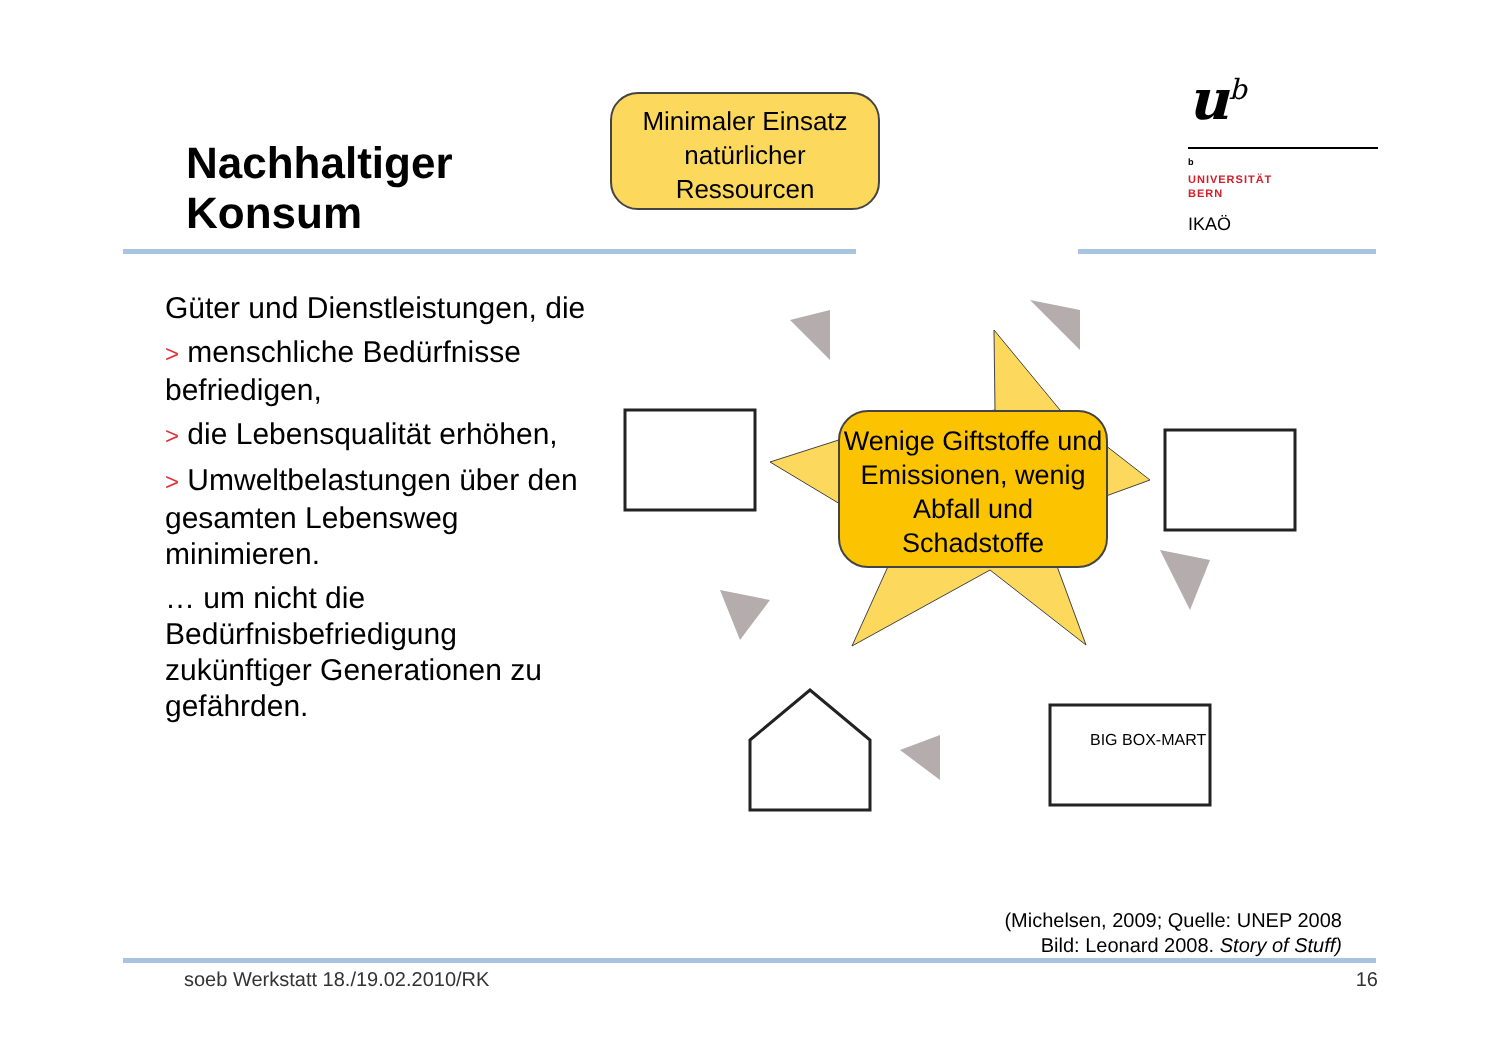Nachhaltiger
Konsum
u<sup>b</sup>
<sup>b</sup>
UNIVERSITÄT
BERN
IKAÖ
Güter und Dienstleistungen, die
> menschliche Bedürfnisse befriedigen,
> die Lebensqualität erhöhen,
> Umweltbelastungen über den gesamten Lebensweg minimieren.
… um nicht die Bedürfnisbefriedigung zukünftiger Generationen zu gefährden.
BIG BOX-MART
Minimaler Einsatz natürlicher Ressourcen
Wenige Giftstoffe und Emissionen, wenig Abfall und Schadstoffe
(Michelsen, 2009; Quelle: UNEP 2008
Bild: Leonard 2008. Story of Stuff)
soeb Werkstatt 18./19.02.2010/RK
16